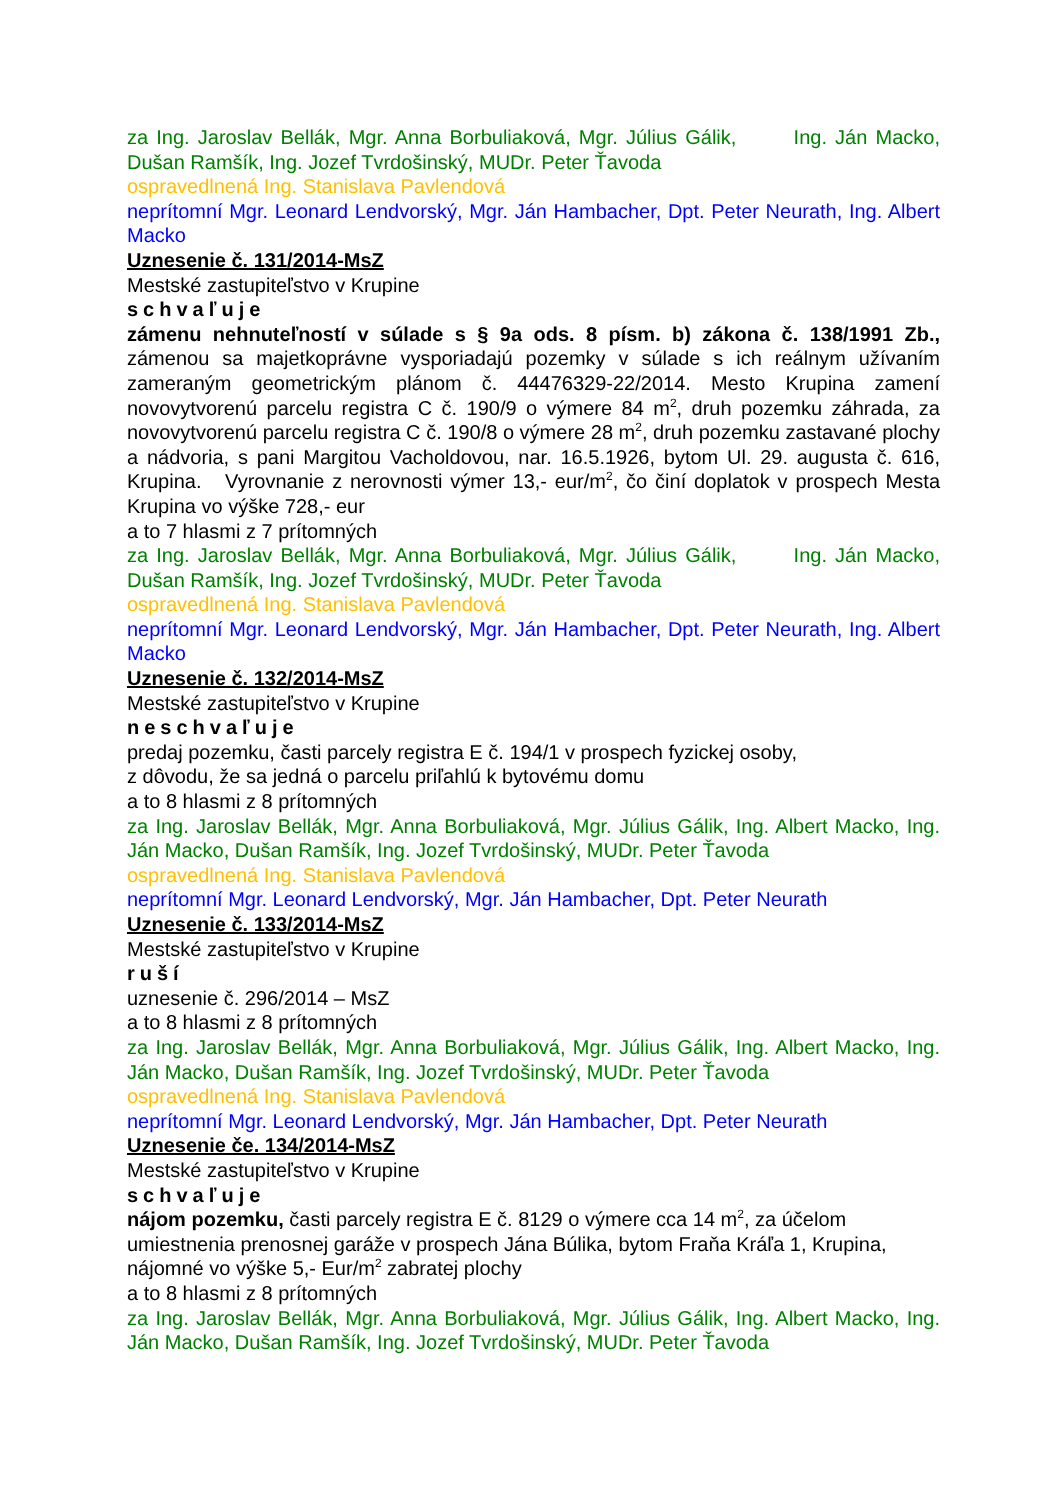za Ing. Jaroslav Bellák, Mgr. Anna Borbuliaková, Mgr. Július Gálik, Ing. Ján Macko, Dušan Ramšík, Ing. Jozef Tvrdošinský, MUDr. Peter Ťavoda
ospravedlnená Ing. Stanislava Pavlendová
neprítomní Mgr. Leonard Lendvorský, Mgr. Ján Hambacher, Dpt. Peter Neurath, Ing. Albert Macko
Uznesenie č. 131/2014-MsZ
Mestské zastupiteľstvo v Krupine
schvaľuje
zámenu nehnuteľností v súlade s § 9a ods. 8 písm. b) zákona č. 138/1991 Zb., zámenou sa majetkoprávne vysporiadajú pozemky v súlade s ich reálnym užívaním zameraným geometrickým plánom č. 44476329-22/2014. Mesto Krupina zamení novovytvorenú parcelu registra C č. 190/9 o výmere 84 m<sup>2</sup>, druh pozemku záhrada, za novovytvorenú parcelu registra C č. 190/8 o výmere 28 m<sup>2</sup>, druh pozemku zastavané plochy a nádvoria, s pani Margitou Vacholdovou, nar. 16.5.1926, bytom Ul. 29. augusta č. 616, Krupina. Vyrovnanie z nerovnosti výmer 13,- eur/m<sup>2</sup>, čo činí doplatok v prospech Mesta Krupina vo výške 728,- eur
a to 7 hlasmi z 7 prítomných
za Ing. Jaroslav Bellák, Mgr. Anna Borbuliaková, Mgr. Július Gálik, Ing. Ján Macko, Dušan Ramšík, Ing. Jozef Tvrdošinský, MUDr. Peter Ťavoda
ospravedlnená Ing. Stanislava Pavlendová
neprítomní Mgr. Leonard Lendvorský, Mgr. Ján Hambacher, Dpt. Peter Neurath, Ing. Albert Macko
Uznesenie č. 132/2014-MsZ
Mestské zastupiteľstvo v Krupine
neschvaľuje
predaj pozemku, časti parcely registra E č. 194/1 v prospech fyzickej osoby,
z dôvodu, že sa jedná o parcelu priľahlú k bytovému domu
a to 8 hlasmi z 8 prítomných
za Ing. Jaroslav Bellák, Mgr. Anna Borbuliaková, Mgr. Július Gálik, Ing. Albert Macko, Ing. Ján Macko, Dušan Ramšík, Ing. Jozef Tvrdošinský, MUDr. Peter Ťavoda
ospravedlnená Ing. Stanislava Pavlendová
neprítomní Mgr. Leonard Lendvorský, Mgr. Ján Hambacher, Dpt. Peter Neurath
Uznesenie č. 133/2014-MsZ
Mestské zastupiteľstvo v Krupine
ruší
uznesenie č. 296/2014 – MsZ
a to 8 hlasmi z 8 prítomných
za Ing. Jaroslav Bellák, Mgr. Anna Borbuliaková, Mgr. Július Gálik, Ing. Albert Macko, Ing. Ján Macko, Dušan Ramšík, Ing. Jozef Tvrdošinský, MUDr. Peter Ťavoda
ospravedlnená Ing. Stanislava Pavlendová
neprítomní Mgr. Leonard Lendvorský, Mgr. Ján Hambacher, Dpt. Peter Neurath
Uznesenie če. 134/2014-MsZ
Mestské zastupiteľstvo v Krupine
schvaľuje
nájom pozemku, časti parcely registra E č. 8129 o výmere cca 14 m<sup>2</sup>, za účelom umiestnenia prenosnej garáže v prospech Jána Búlika, bytom Fraňa Kráľa 1, Krupina, nájomné vo výške 5,- Eur/m<sup>2</sup> zabratej plochy
a to 8 hlasmi z 8 prítomných
za Ing. Jaroslav Bellák, Mgr. Anna Borbuliaková, Mgr. Július Gálik, Ing. Albert Macko, Ing. Ján Macko, Dušan Ramšík, Ing. Jozef Tvrdošinský, MUDr. Peter Ťavoda